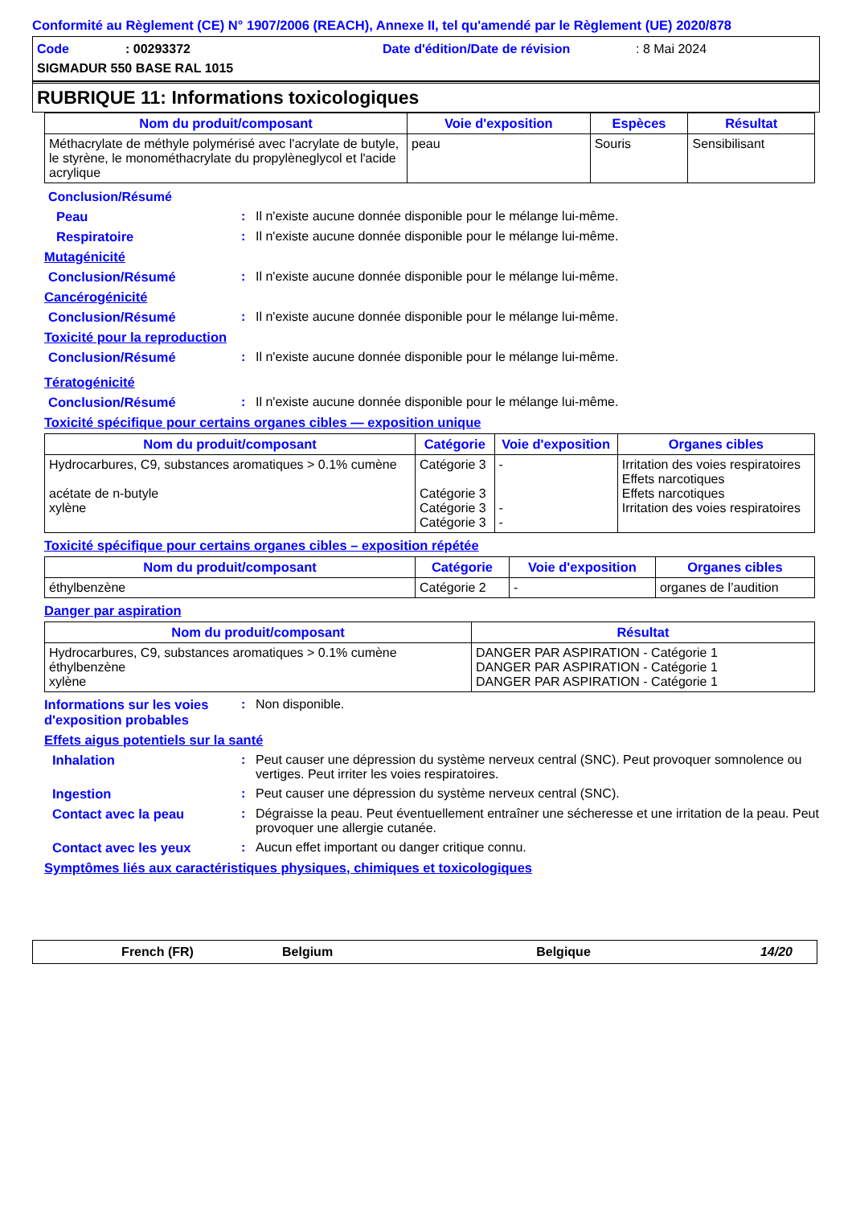Conformité au Règlement (CE) N° 1907/2006 (REACH), Annexe II, tel qu'amendé par le Règlement (UE) 2020/878
Code: 00293372 Date d'édition/Date de révision: 8 Mai 2024
SIGMADUR 550 BASE RAL 1015
RUBRIQUE 11: Informations toxicologiques
| Nom du produit/composant | Voie d'exposition | Espèces | Résultat |
| --- | --- | --- | --- |
| Méthacrylate de méthyle polymérisé avec l'acrylate de butyle, le styrène, le monométhacrylate du propylèneglycol et l'acide acrylique | peau | Souris | Sensibilisant |
Conclusion/Résumé
Peau: Il n'existe aucune donnée disponible pour le mélange lui-même.
Respiratoire: Il n'existe aucune donnée disponible pour le mélange lui-même.
Mutagénicité
Conclusion/Résumé: Il n'existe aucune donnée disponible pour le mélange lui-même.
Cancérogénicité
Conclusion/Résumé: Il n'existe aucune donnée disponible pour le mélange lui-même.
Toxicité pour la reproduction
Conclusion/Résumé: Il n'existe aucune donnée disponible pour le mélange lui-même.
Tératogénicité
Conclusion/Résumé: Il n'existe aucune donnée disponible pour le mélange lui-même.
Toxicité spécifique pour certains organes cibles — exposition unique
| Nom du produit/composant | Catégorie | Voie d'exposition | Organes cibles |
| --- | --- | --- | --- |
| Hydrocarbures, C9, substances aromatiques > 0.1% cumène acétate de n-butyle xylène | Catégorie 3 Catégorie 3 Catégorie 3 Catégorie 3 | - - - | Irritation des voies respiratoires Effets narcotiques Effets narcotiques Irritation des voies respiratoires |
Toxicité spécifique pour certains organes cibles – exposition répétée
| Nom du produit/composant | Catégorie | Voie d'exposition | Organes cibles |
| --- | --- | --- | --- |
| éthylbenzène | Catégorie 2 | - | organes de l’audition |
Danger par aspiration
| Nom du produit/composant | Résultat |
| --- | --- |
| Hydrocarbures, C9, substances aromatiques > 0.1% cumène éthylbenzène xylène | DANGER PAR ASPIRATION - Catégorie 1 DANGER PAR ASPIRATION - Catégorie 1 DANGER PAR ASPIRATION - Catégorie 1 |
Informations sur les voies d'exposition probables: Non disponible.
Effets aigus potentiels sur la santé
Inhalation: Peut causer une dépression du système nerveux central (SNC). Peut provoquer somnolence ou vertiges. Peut irriter les voies respiratoires.
Ingestion: Peut causer une dépression du système nerveux central (SNC).
Contact avec la peau: Dégraisse la peau. Peut éventuellement entraîner une sécheresse et une irritation de la peau. Peut provoquer une allergie cutanée.
Contact avec les yeux: Aucun effet important ou danger critique connu.
Symptômes liés aux caractéristiques physiques, chimiques et toxicologiques
French (FR) Belgium Belgique 14/20